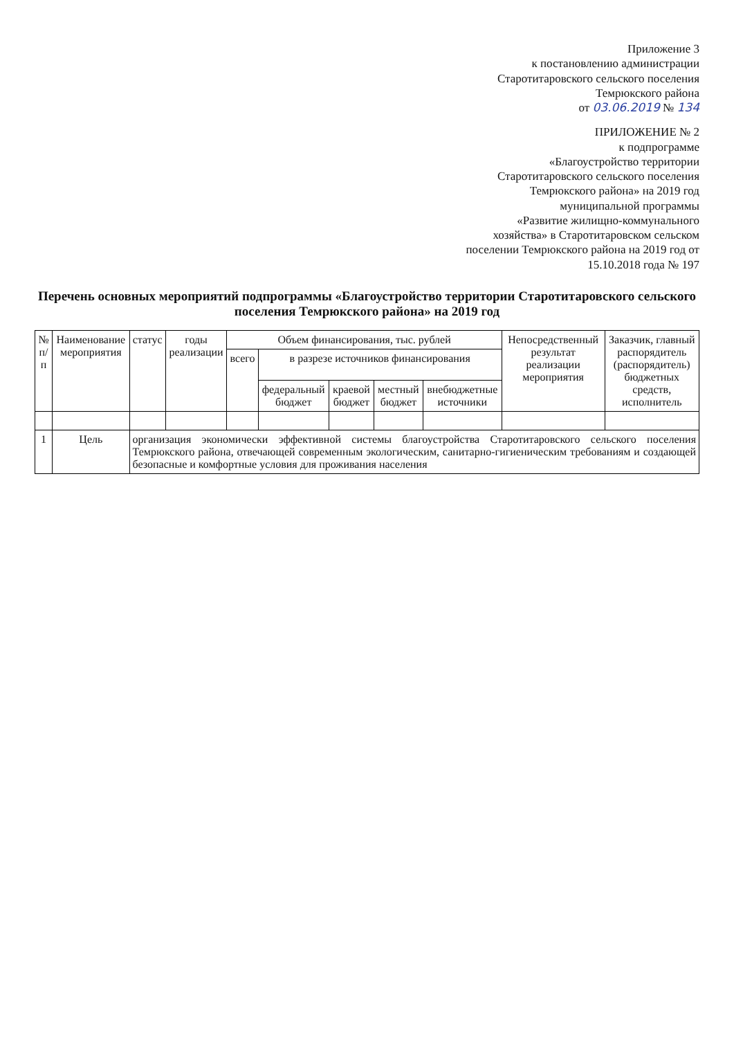Приложение 3
к постановлению администрации
Старотитаровского сельского поселения
Темрюкского района
от 03.06.2019 № 134
ПРИЛОЖЕНИЕ № 2
к подпрограмме
«Благоустройство территории
Старотитаровского сельского поселения
Темрюкского района» на 2019 год
муниципальной программы
«Развитие жилищно-коммунального хозяйства» в Старотитаровском сельском поселении Темрюкского района на 2019 год от 15.10.2018 года № 197
Перечень основных мероприятий подпрограммы «Благоустройство территории Старотитаровского сельского поселения Темрюкского района» на 2019 год
| № п/п | Наименование мероприятия | статус | годы реализации | Объем финансирования, тыс. рублей | | | | | Непосредственный результат реализации мероприятия | Заказчик, главный распорядитель (распорядитель) бюджетных средств, исполнитель |
| --- | --- | --- | --- | --- | --- | --- | --- | --- | --- | --- |
| | | | | всего | в разрезе источников финансирования | | | | | |
| | | | | | федеральный бюджет | краевой бюджет | местный бюджет | внебюджетные источники | | |
| 1 | Цель | организация экономически эффективной системы благоустройства Старотитаровского сельского поселения Темрюкского района, отвечающей современным экологическим, санитарно-гигиеническим требованиям и создающей безопасные и комфортные условия для проживания населения | | | | | | | | |